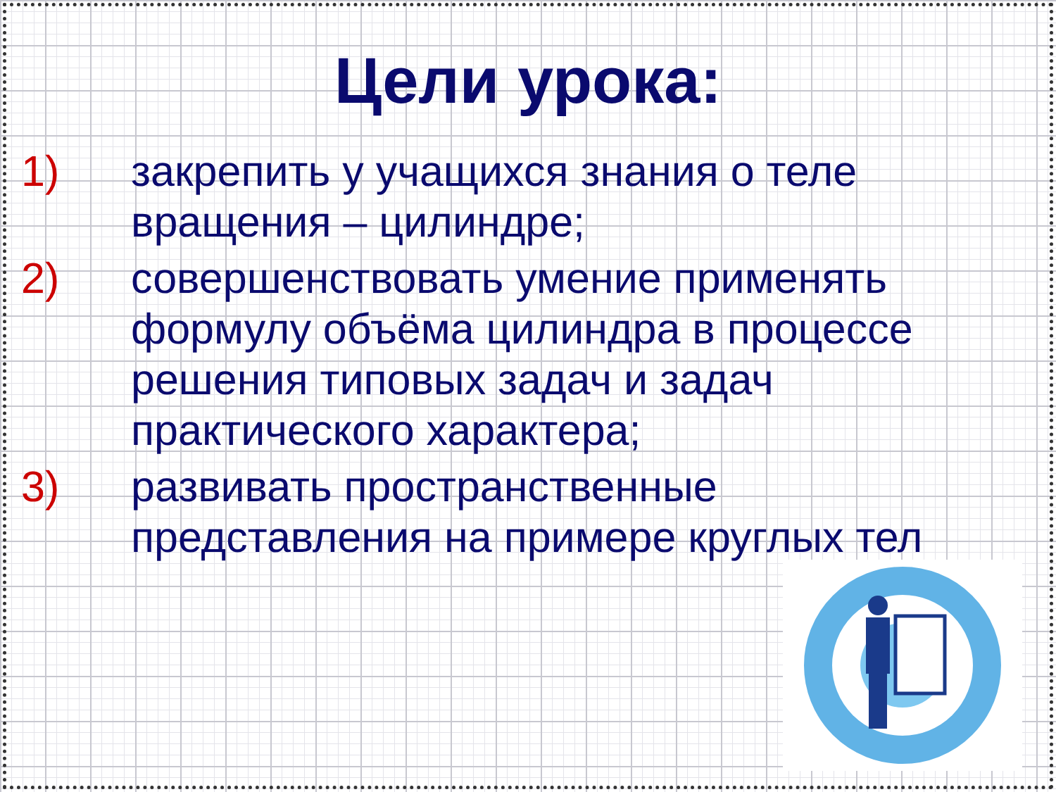Цели урока:
1) закрепить у учащихся знания о теле вращения – цилиндре;
2) совершенствовать умение применять формулу объёма цилиндра в процессе решения типовых задач и задач практического характера;
3) развивать пространственные представления на примере круглых тел